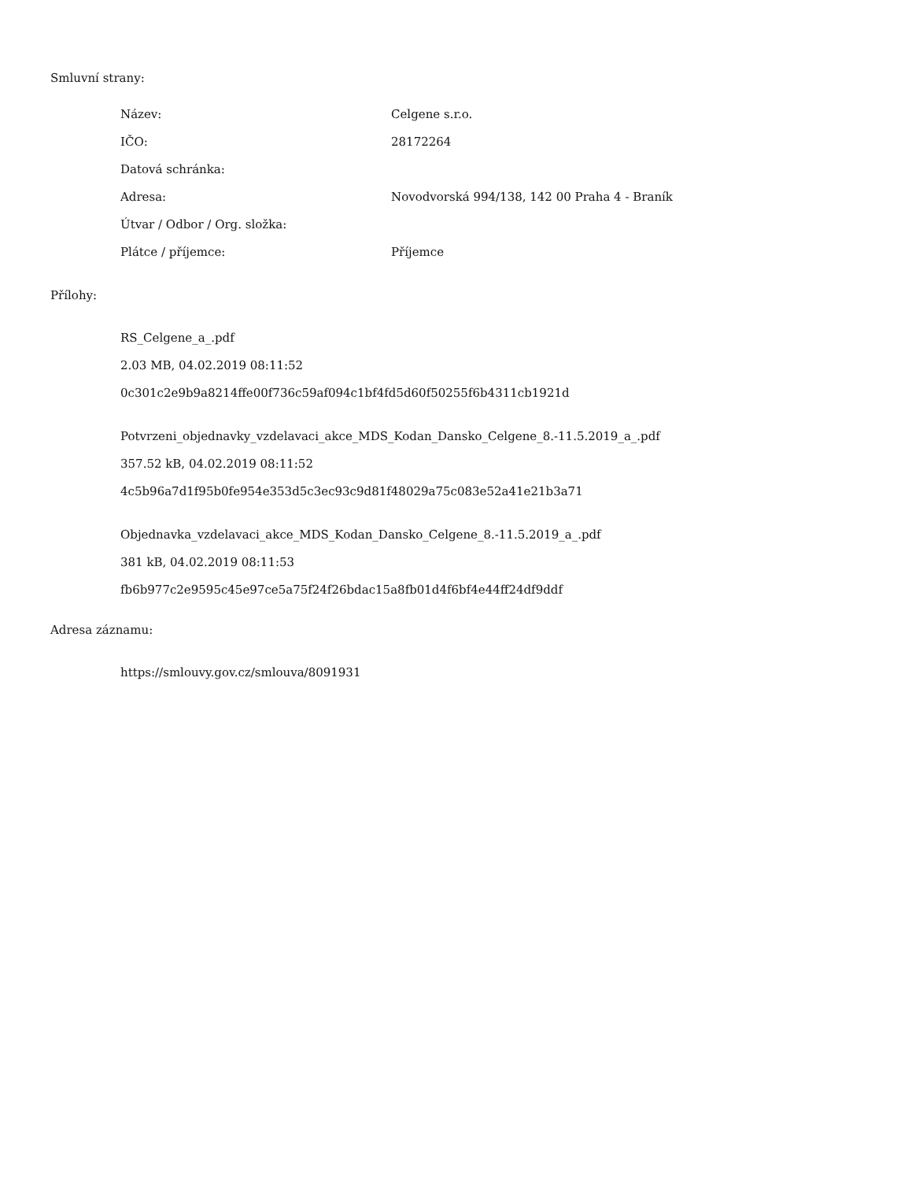Smluvní strany:
| Název: | Celgene s.r.o. |
| IČO: | 28172264 |
| Datová schránka: | |
| Adresa: | Novodvorská 994/138, 142 00 Praha 4 - Braník |
| Útvar / Odbor / Org. složka: | |
| Plátce / příjemce: | Příjemce |
Přílohy:
RS_Celgene_a_.pdf
2.03 MB, 04.02.2019 08:11:52
0c301c2e9b9a8214ffe00f736c59af094c1bf4fd5d60f50255f6b4311cb1921d
Potvrzeni_objednavky_vzdelavaci_akce_MDS_Kodan_Dansko_Celgene_8.-11.5.2019_a_.pdf
357.52 kB, 04.02.2019 08:11:52
4c5b96a7d1f95b0fe954e353d5c3ec93c9d81f48029a75c083e52a41e21b3a71
Objednavka_vzdelavaci_akce_MDS_Kodan_Dansko_Celgene_8.-11.5.2019_a_.pdf
381 kB, 04.02.2019 08:11:53
fb6b977c2e9595c45e97ce5a75f24f26bdac15a8fb01d4f6bf4e44ff24df9ddf
Adresa záznamu:
https://smlouvy.gov.cz/smlouva/8091931